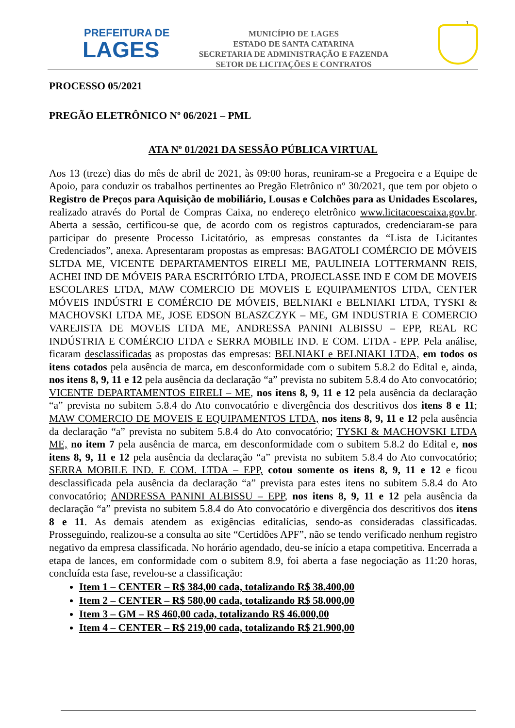1
PREFEITURA DE
LAGES
MUNICÍPIO DE LAGES
ESTADO DE SANTA CATARINA
SECRETARIA DE ADMINISTRAÇÃO E FAZENDA
SETOR DE LICITAÇÕES E CONTRATOS
PROCESSO 05/2021
PREGÃO ELETRÔNICO Nº 06/2021 – PML
ATA Nº 01/2021 DA SESSÃO PÚBLICA VIRTUAL
Aos 13 (treze) dias do mês de abril de 2021, às 09:00 horas, reuniram-se a Pregoeira e a Equipe de Apoio, para conduzir os trabalhos pertinentes ao Pregão Eletrônico nº 30/2021, que tem por objeto o Registro de Preços para Aquisição de mobiliário, Lousas e Colchões para as Unidades Escolares, realizado através do Portal de Compras Caixa, no endereço eletrônico www.licitacoescaixa.gov.br. Aberta a sessão, certificou-se que, de acordo com os registros capturados, credenciaram-se para participar do presente Processo Licitatório, as empresas constantes da “Lista de Licitantes Credenciados”, anexa. Apresentaram propostas as empresas: BAGATOLI COMÉRCIO DE MÓVEIS SLTDA ME, VICENTE DEPARTAMENTOS EIRELI ME, PAULINEIA LOTTERMANN REIS, ACHEI IND DE MÓVEIS PARA ESCRITÓRIO LTDA, PROJECLASSE IND E COM DE MOVEIS ESCOLARES LTDA, MAW COMERCIO DE MOVEIS E EQUIPAMENTOS LTDA, CENTER MÓVEIS INDÚSTRI E COMÉRCIO DE MÓVEIS, BELNIAKI e BELNIAKI LTDA, TYSKI & MACHOVSKI LTDA ME, JOSE EDSON BLASZCZYK – ME, GM INDUSTRIA E COMERCIO VAREJISTA DE MOVEIS LTDA ME, ANDRESSA PANINI ALBISSU – EPP, REAL RC INDÚSTRIA E COMÉRCIO LTDA e SERRA MOBILE IND. E COM. LTDA - EPP. Pela análise, ficaram desclassificadas as propostas das empresas: BELNIAKI e BELNIAKI LTDA, em todos os itens cotados pela ausência de marca, em desconformidade com o subitem 5.8.2 do Edital e, ainda, nos itens 8, 9, 11 e 12 pela ausência da declaração “a” prevista no subitem 5.8.4 do Ato convocatório; VICENTE DEPARTAMENTOS EIRELI – ME, nos itens 8, 9, 11 e 12 pela ausência da declaração “a” prevista no subitem 5.8.4 do Ato convocatório e divergência dos descritivos dos itens 8 e 11; MAW COMERCIO DE MOVEIS E EQUIPAMENTOS LTDA, nos itens 8, 9, 11 e 12 pela ausência da declaração “a” prevista no subitem 5.8.4 do Ato convocatório; TYSKI & MACHOVSKI LTDA ME, no item 7 pela ausência de marca, em desconformidade com o subitem 5.8.2 do Edital e, nos itens 8, 9, 11 e 12 pela ausência da declaração “a” prevista no subitem 5.8.4 do Ato convocatório; SERRA MOBILE IND. E COM. LTDA – EPP, cotou somente os itens 8, 9, 11 e 12 e ficou desclassificada pela ausência da declaração “a” prevista para estes itens no subitem 5.8.4 do Ato convocatório; ANDRESSA PANINI ALBISSU – EPP, nos itens 8, 9, 11 e 12 pela ausência da declaração “a” prevista no subitem 5.8.4 do Ato convocatório e divergência dos descritivos dos itens 8 e 11. As demais atendem as exigências editalícias, sendo-as consideradas classificadas. Prosseguindo, realizou-se a consulta ao site “Certidões APF”, não se tendo verificado nenhum registro negativo da empresa classificada. No horário agendado, deu-se início a etapa competitiva. Encerrada a etapa de lances, em conformidade com o subitem 8.9, foi aberta a fase negociação as 11:20 horas, concluída esta fase, revelou-se a classificação:
Item 1 – CENTER – R$ 384,00 cada, totalizando R$ 38.400,00
Item 2 – CENTER – R$ 580,00 cada, totalizando R$ 58.000,00
Item 3 – GM – R$ 460,00 cada, totalizando R$ 46.000,00
Item 4 – CENTER – R$ 219,00 cada, totalizando R$ 21.900,00